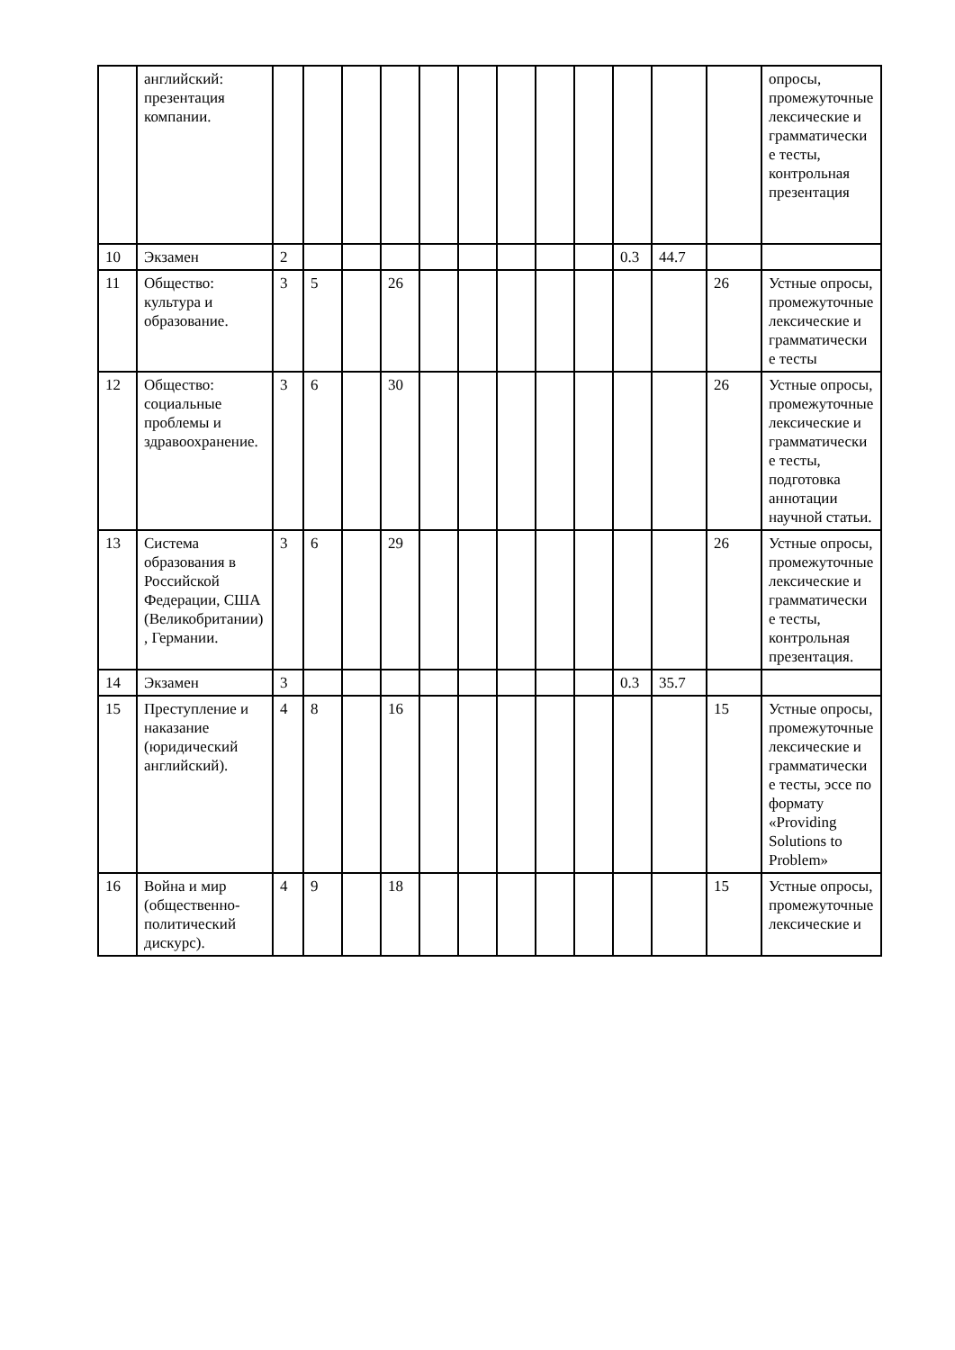| | английский: презентация компании. | | | | | | | | | | | | | опросы, промежуточные лексические и грамматические тесты, контрольная презентация |
| 10 | Экзамен | 2 | | | | | | | | | 0.3 | 44.7 | | |
| 11 | Общество: культура и образование. | 3 | 5 | | 26 | | | | | | | | 26 | Устные опросы, промежуточные лексические и грамматические тесты |
| 12 | Общество: социальные проблемы и здравоохранение. | 3 | 6 | | 30 | | | | | | | | 26 | Устные опросы, промежуточные лексические и грамматические тесты, подготовка аннотации научной статьи. |
| 13 | Система образования в Российской Федерации, США (Великобритании), Германии. | 3 | 6 | | 29 | | | | | | | | 26 | Устные опросы, промежуточные лексические и грамматические тесты, контрольная презентация. |
| 14 | Экзамен | 3 | | | | | | | | | 0.3 | 35.7 | | |
| 15 | Преступление и наказание (юридический английский). | 4 | 8 | | 16 | | | | | | | | 15 | Устные опросы, промежуточные лексические и грамматические тесты, эссе по формату «Providing Solutions to Problem» |
| 16 | Война и мир (общественно-политический дискурс). | 4 | 9 | | 18 | | | | | | | | 15 | Устные опросы, промежуточные лексические и |